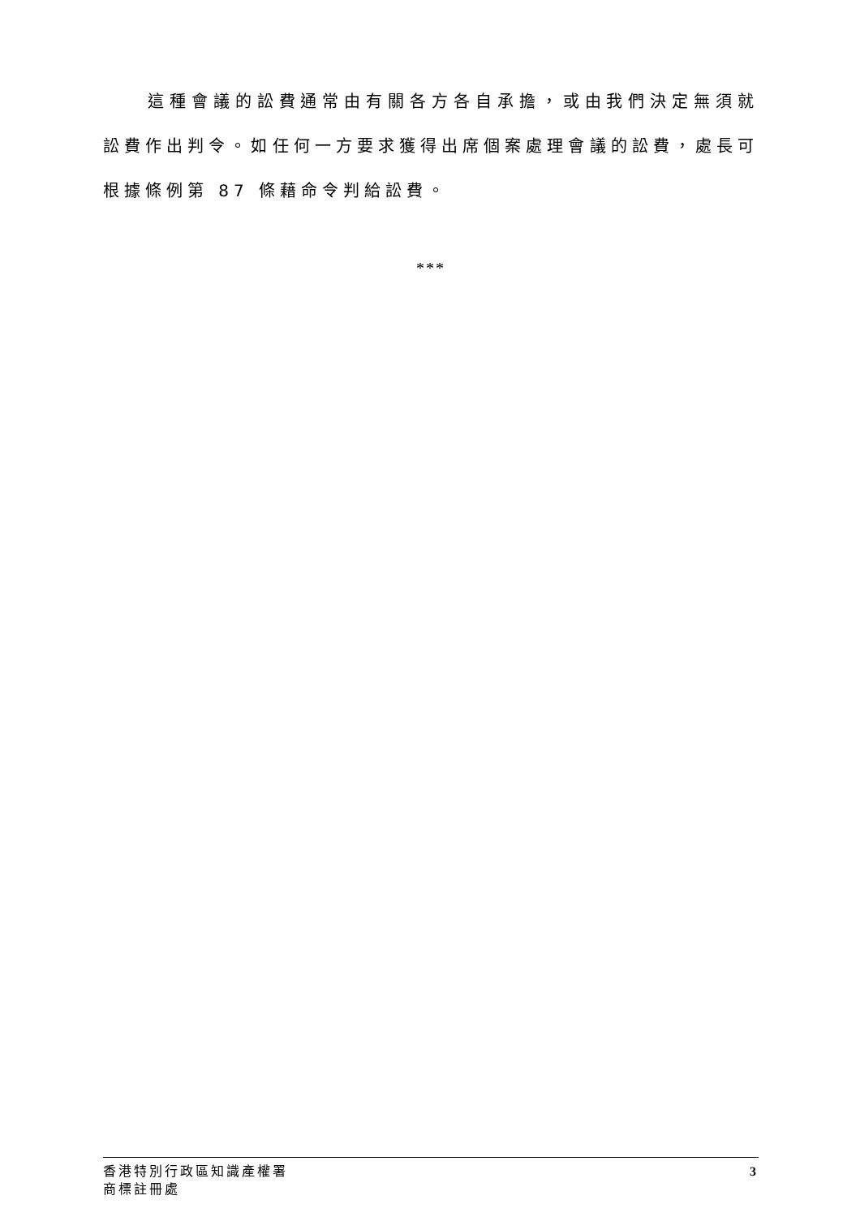這種會議的訟費通常由有關各方各自承擔，或由我們決定無須就訟費作出判令。如任何一方要求獲得出席個案處理會議的訟費，處長可根據條例第 87 條藉命令判給訟費。
***
香港特別行政區知識產權署
商標註冊處
3